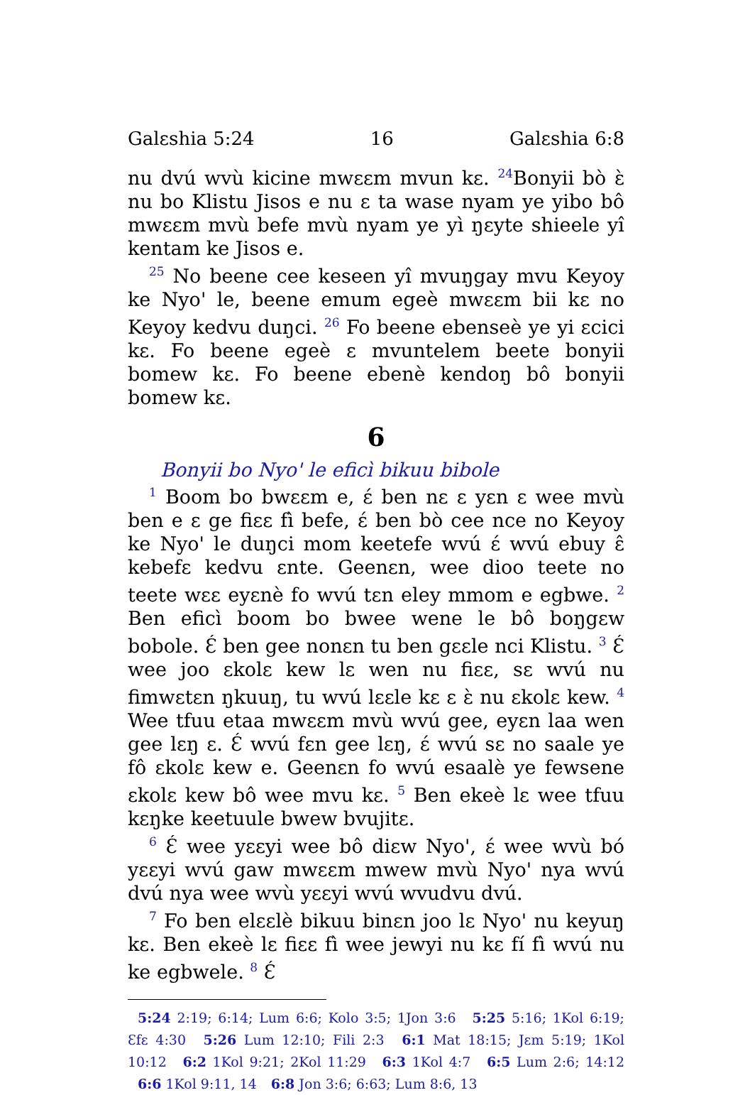Galɛshia 5:24 16 Galɛshia 6:8
nu dvú wvù kicine mwɛɛm mvun kɛ. <sup>24</sup>Bonyii bò ɛ̀ nu bo Klistu Jisos e nu ɛ ta wase nyam ye yibo bô mwɛɛm mvù befe mvù nyam ye yì ŋɛyte shieele yî kentam ke Jisos e.
<sup>25</sup> No beene cee keseen yî mvuŋgay mvu Keyoy ke Nyo' le, beene emum egeè mwɛɛm bii kɛ no Keyoy kedvu duŋci. <sup>26</sup> Fo beene ebenseè ye yi ɛcici kɛ. Fo beene egeè ɛ mvuntelem beete bonyii bomew kɛ. Fo beene ebenè kendoŋ bô bonyii bomew kɛ.
6
Bonyii bo Nyo' le eficì bikuu bibole
<sup>1</sup> Boom bo bwɛɛm e, ɛ́ ben nɛ ɛ yɛn ɛ wee mvù ben e ɛ ge fiɛɛ fì befe, ɛ́ ben bò cee nce no Keyoy ke Nyo' le duŋci mom keetefe wvú ɛ́ wvú ebuy ɛ̂ kebefɛ kedvu ɛnte. Geenɛn, wee dioo teete no teete wɛɛ eyɛnè fo wvú tɛn eley mmom e egbwe. <sup>2</sup> Ben eficì boom bo bwee wene le bô boŋgɛw bobole. Ɛ́ ben gee nonɛn tu ben gɛɛle nci Klistu. <sup>3</sup> Ɛ́ wee joo ɛkolɛ kew lɛ wen nu fiɛɛ, sɛ wvú nu fimwɛtɛn ŋkuuŋ, tu wvú lɛɛle kɛ ɛ ɛ̀ nu ɛkolɛ kew. <sup>4</sup> Wee tfuu etaa mwɛɛm mvù wvú gee, eyɛn laa wen gee lɛŋ ɛ. Ɛ́ wvú fɛn gee lɛŋ, ɛ́ wvú sɛ no saale ye fô ɛkolɛ kew e. Geenɛn fo wvú esaalè ye fewsene ɛkolɛ kew bô wee mvu kɛ. <sup>5</sup> Ben ekeè lɛ wee tfuu kɛŋke keetuule bwew bvujitɛ.
<sup>6</sup> Ɛ́ wee yɛɛyi wee bô diɛw Nyo', ɛ́ wee wvù bó yɛɛyi wvú gaw mwɛɛm mwew mvù Nyo' nya wvú dvú nya wee wvù yɛɛyi wvú wvudvu dvú.
<sup>7</sup> Fo ben elɛɛlè bikuu binɛn joo lɛ Nyo' nu keyuŋ kɛ. Ben ekeè lɛ fiɛɛ fì wee jewyi nu kɛ fí fì wvú nu ke egbwele. <sup>8</sup> Ɛ́
5:24 2:19; 6:14; Lum 6:6; Kolo 3:5; 1Jon 3:6 5:25 5:16; 1Kol 6:19; Ɛfɛ 4:30 5:26 Lum 12:10; Fili 2:3 6:1 Mat 18:15; Jɛm 5:19; 1Kol 10:12 6:2 1Kol 9:21; 2Kol 11:29 6:3 1Kol 4:7 6:5 Lum 2:6; 14:12 6:6 1Kol 9:11, 14 6:8 Jon 3:6; 6:63; Lum 8:6, 13